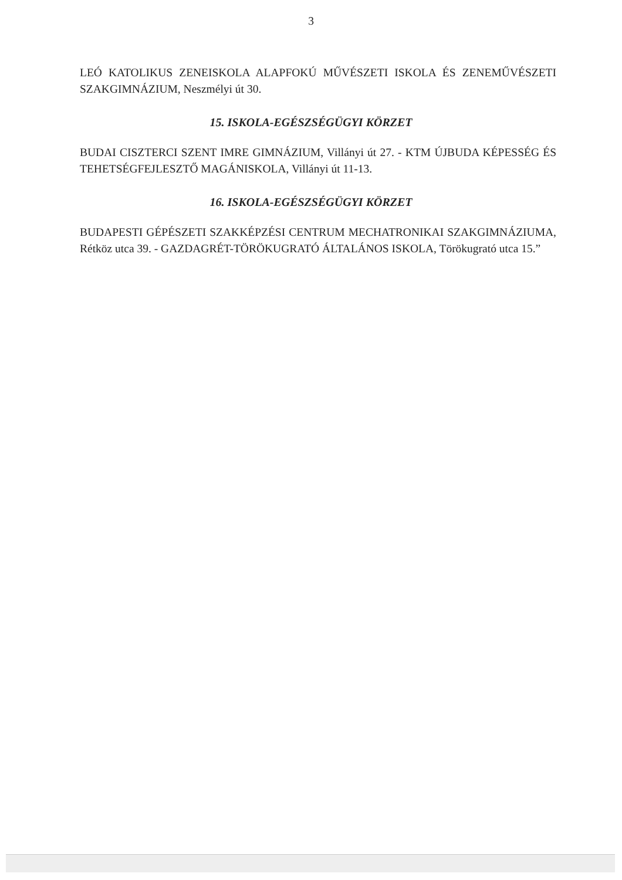3
LEÓ KATOLIKUS ZENEISKOLA ALAPFOKÚ MŰVÉSZETI ISKOLA ÉS ZENEMŰVÉSZETI SZAKGIMNÁZIUM, Neszmélyi út 30.
15. ISKOLA-EGÉSZSÉGÜGYI KÖRZET
BUDAI CISZTERCI SZENT IMRE GIMNÁZIUM, Villányi út 27. - KTM ÚJBUDA KÉPESSÉG ÉS TEHETSÉGFEJLESZTŐ MAGÁNISKOLA, Villányi út 11-13.
16. ISKOLA-EGÉSZSÉGÜGYI KÖRZET
BUDAPESTI GÉPÉSZETI SZAKKÉPZÉSI CENTRUM MECHATRONIKAI SZAKGIMNÁZIUMA, Rétköz utca 39. - GAZDAGRÉT-TÖRÖKUGRATÓ ÁLTALÁNOS ISKOLA, Törökugrató utca 15.”